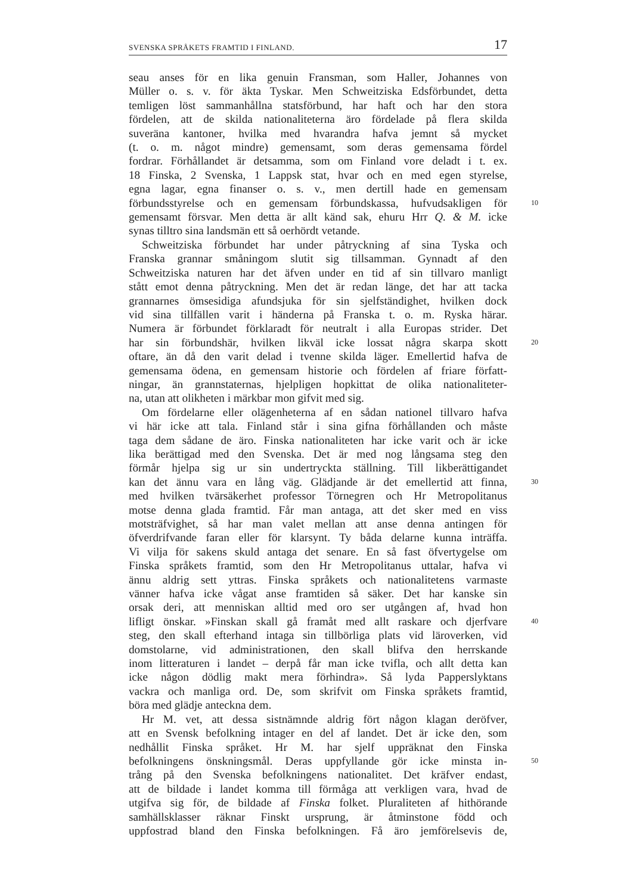SVENSKA SPRÅKETS FRAMTID I FINLAND. 17
seau anses för en lika genuin Fransman, som Haller, Johannes von
Müller o. s. v. för äkta Tyskar. Men Schweitziska Edsförbundet, detta
temligen löst sammanhållna statsförbund, har haft och har den stora
fördelen, att de skilda nationaliteterna äro fördelade på flera skilda
suveräna kantoner, hvilka med hvarandra hafva jemnt så mycket
(t. o. m. något mindre) gemensamt, som deras gemensama fördel
fordrar. Förhållandet är detsamma, som om Finland vore deladt i t. ex.
18 Finska, 2 Svenska, 1 Lappsk stat, hvar och en med egen styrelse,
egna lagar, egna finanser o. s. v., men dertill hade en gemensam
förbundsstyrelse och en gemensam förbundskassa, hufvudsakligen för 10
gemensamt försvar. Men detta är allt känd sak, ehuru Hrr Q. & M. icke
synas tilltro sina landsmän ett så oerhördt vetande.
Schweitziska förbundet har under påtryckning af sina Tyska och
Franska grannar småningom slutit sig tillsamman. Gynnadt af den
Schweitziska naturen har det äfven under en tid af sin tillvaro manligt
stått emot denna påtryckning. Men det är redan länge, det har att tacka
grannarnes ömsesidiga afundsjuka för sin sjelfständighet, hvilken dock
vid sina tillfällen varit i händerna på Franska t. o. m. Ryska härar.
Numera är förbundet förklaradt för neutralt i alla Europas strider. Det
har sin förbundshär, hvilken likväl icke lossat några skarpa skott 20
oftare, än då den varit delad i tvenne skilda läger. Emellertid hafva de
gemensama ödena, en gemensam historie och fördelen af friare författ-
ningar, än grannstaternas, hjelpligen hopkittat de olika nationaliteter-
na, utan att olikheten i märkbar mon gifvit med sig.
Om fördelarne eller olägenheterna af en sådan nationel tillvaro hafva
vi här icke att tala. Finland står i sina gifna förhållanden och måste
taga dem sådane de äro. Finska nationaliteten har icke varit och är icke
lika berättigad med den Svenska. Det är med nog långsama steg den
förmår hjelpa sig ur sin undertryckta ställning. Till likberättigandet
kan det ännu vara en lång väg. Glädjande är det emellertid att finna, 30
med hvilken tvärsäkerhet professor Törnegren och Hr Metropolitanus
motse denna glada framtid. Får man antaga, att det sker med en viss
motsträfvighet, så har man valet mellan att anse denna antingen för
öfverdrifvande faran eller för klarsynt. Ty båda delarne kunna inträffa.
Vi vilja för sakens skuld antaga det senare. En så fast öfvertygelse om
Finska språkets framtid, som den Hr Metropolitanus uttalar, hafva vi
ännu aldrig sett yttras. Finska språkets och nationalitetens varmaste
vänner hafva icke vågat anse framtiden så säker. Det har kanske sin
orsak deri, att menniskan alltid med oro ser utgången af, hvad hon
lifligt önskar. »Finskan skall gå framåt med allt raskare och djerfvare 40
steg, den skall efterhand intaga sin tillbörliga plats vid läroverken, vid
domstolarne, vid administrationen, den skall blifva den herrskande
inom litteraturen i landet – derpå får man icke tvifla, och allt detta kan
icke någon dödlig makt mera förhindra». Så lyda Papperslyktans
vackra och manliga ord. De, som skrifvit om Finska språkets framtid,
böra med glädje anteckna dem.
Hr M. vet, att dessa sistnämnde aldrig fört någon klagan deröfver,
att en Svensk befolkning intager en del af landet. Det är icke den, som
nedhållit Finska språket. Hr M. har sjelf uppräknat den Finska
befolkningens önskningsmål. Deras uppfyllande gör icke minsta in- 50
trång på den Svenska befolkningens nationalitet. Det kräfver endast,
att de bildade i landet komma till förmåga att verkligen vara, hvad de
utgifva sig för, de bildade af Finska folket. Pluraliteten af hithörande
samhällsklasser räknar Finskt ursprung, är åtminstone född och
uppfostrad bland den Finska befolkningen. Få äro jemförelsevis de,